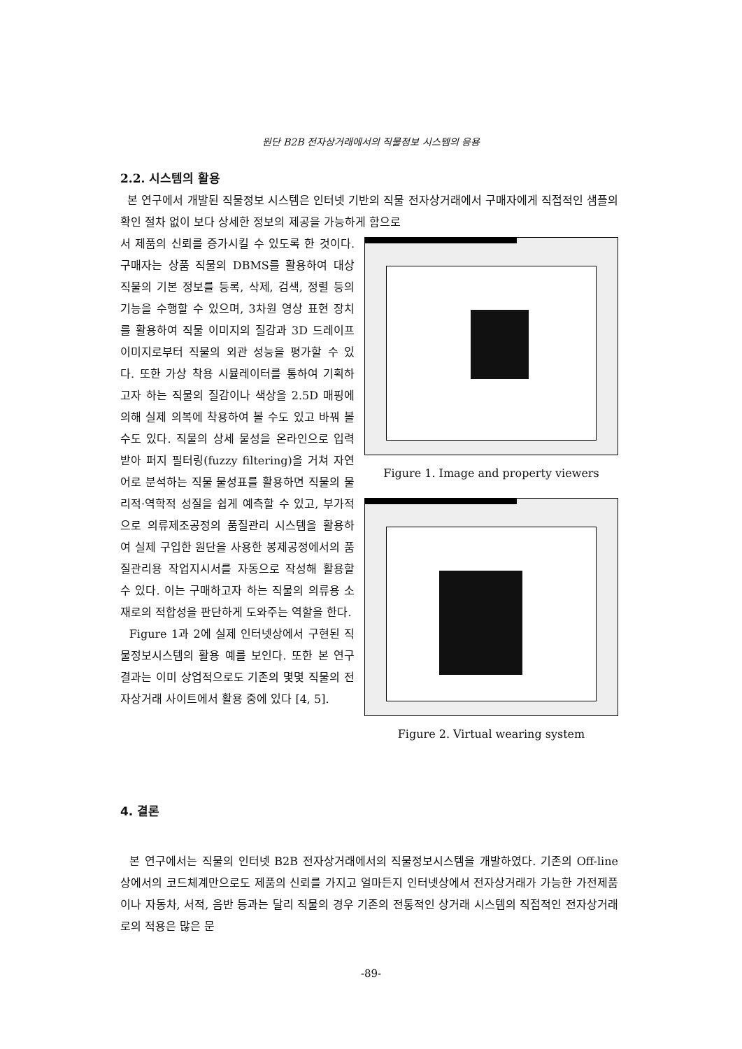원단 B2B 전자상거래에서의 직물정보 시스템의 응용
2.2. 시스템의 활용
본 연구에서 개발된 직물정보 시스템은 인터넷 기반의 직물 전자상거래에서 구매자에게 직접적인 샘플의 확인 절차 없이 보다 상세한 정보의 제공을 가능하게 함으로
서 제품의 신뢰를 증가시킬 수 있도록 한 것이다. 구매자는 상품 직물의 DBMS를 활용하여 대상 직물의 기본 정보를 등록, 삭제, 검색, 정렬 등의 기능을 수행할 수 있으며, 3차원 영상 표현 장치를 활용하여 직물 이미지의 질감과 3D 드레이프 이미지로부터 직물의 외관 성능을 평가할 수 있다. 또한 가상 착용 시뮬레이터를 통하여 기획하고자 하는 직물의 질감이나 색상을 2.5D 매핑에 의해 실제 의복에 착용하여 볼 수도 있고 바꿔 볼 수도 있다. 직물의 상세 물성을 온라인으로 입력받아 퍼지 필터링(fuzzy filtering)을 거쳐 자연어로 분석하는 직물 물성표를 활용하면 직물의 물리적·역학적 성질을 쉽게 예측할 수 있고, 부가적으로 의류제조공정의 품질관리 시스템을 활용하여 실제 구입한 원단을 사용한 봉제공정에서의 품질관리용 작업지시서를 자동으로 작성해 활용할 수 있다. 이는 구매하고자 하는 직물의 의류용 소재로의 적합성을 판단하게 도와주는 역할을 한다.
Figure 1과 2에 실제 인터넷상에서 구현된 직물정보시스템의 활용 예를 보인다. 또한 본 연구결과는 이미 상업적으로도 기존의 몇몇 직물의 전자상거래 사이트에서 활용 중에 있다 [4, 5].
Figure 1. Image and property viewers
Figure 2. Virtual wearing system
4. 결론
본 연구에서는 직물의 인터넷 B2B 전자상거래에서의 직물정보시스템을 개발하였다. 기존의 Off-line 상에서의 코드체계만으로도 제품의 신뢰를 가지고 얼마든지 인터넷상에서 전자상거래가 가능한 가전제품이나 자동차, 서적, 음반 등과는 달리 직물의 경우 기존의 전통적인 상거래 시스템의 직접적인 전자상거래로의 적용은 많은 문
-89-